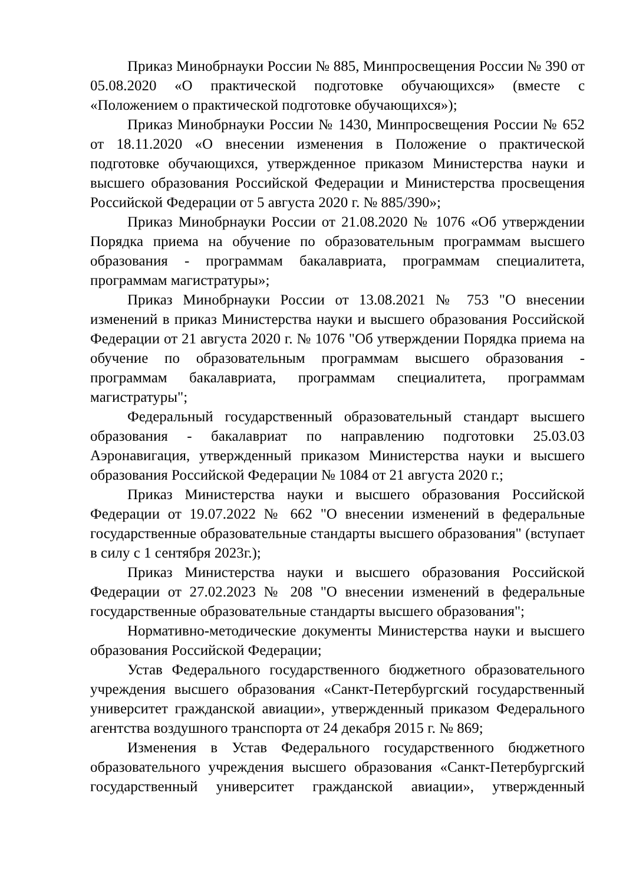Приказ Минобрнауки России № 885, Минпросвещения России № 390 от 05.08.2020 «О практической подготовке обучающихся» (вместе с «Положением о практической подготовке обучающихся»);
Приказ Минобрнауки России № 1430, Минпросвещения России № 652 от 18.11.2020 «О внесении изменения в Положение о практической подготовке обучающихся, утвержденное приказом Министерства науки и высшего образования Российской Федерации и Министерства просвещения Российской Федерации от 5 августа 2020 г. № 885/390»;
Приказ Минобрнауки России от 21.08.2020 № 1076 «Об утверждении Порядка приема на обучение по образовательным программам высшего образования - программам бакалавриата, программам специалитета, программам магистратуры»;
Приказ Минобрнауки России от 13.08.2021 № 753 "О внесении изменений в приказ Министерства науки и высшего образования Российской Федерации от 21 августа 2020 г. № 1076 "Об утверждении Порядка приема на обучение по образовательным программам высшего образования - программам бакалавриата, программам специалитета, программам магистратуры";
Федеральный государственный образовательный стандарт высшего образования - бакалавриат по направлению подготовки 25.03.03 Аэронавигация, утвержденный приказом Министерства науки и высшего образования Российской Федерации № 1084 от 21 августа 2020 г.;
Приказ Министерства науки и высшего образования Российской Федерации от 19.07.2022 № 662 "О внесении изменений в федеральные государственные образовательные стандарты высшего образования" (вступает в силу с 1 сентября 2023г.);
Приказ Министерства науки и высшего образования Российской Федерации от 27.02.2023 № 208 "О внесении изменений в федеральные государственные образовательные стандарты высшего образования";
Нормативно-методические документы Министерства науки и высшего образования Российской Федерации;
Устав Федерального государственного бюджетного образовательного учреждения высшего образования «Санкт-Петербургский государственный университет гражданской авиации», утвержденный приказом Федерального агентства воздушного транспорта от 24 декабря 2015 г. № 869;
Изменения в Устав Федерального государственного бюджетного образовательного учреждения высшего образования «Санкт-Петербургский государственный университет гражданской авиации», утвержденный